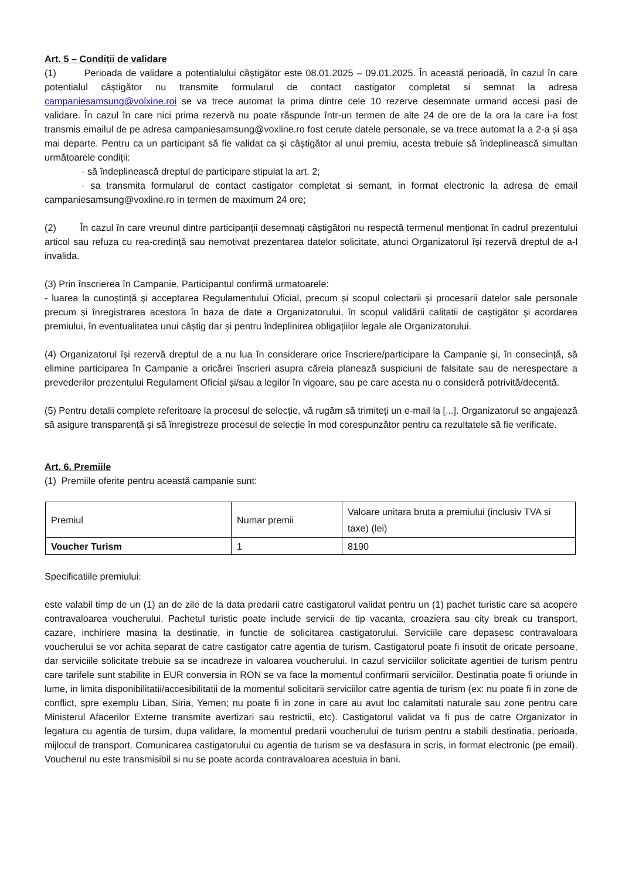Art. 5 – Condiții de validare
(1) Perioada de validare a potentialului câștigător este 08.01.2025 – 09.01.2025. În această perioadă, în cazul în care potentialul câștigător nu transmite formularul de contact castigator completat si semnat la adresa campaniesamsung@volxine.roi se va trece automat la prima dintre cele 10 rezerve desemnate urmand accesi pasi de validare. În cazul în care nici prima rezervă nu poate răspunde într-un termen de alte 24 de ore de la ora la care i-a fost transmis emailul de pe adresa campaniesamsung@voxline.ro fost cerute datele personale, se va trece automat la a 2-a și așa mai departe. Pentru ca un participant să fie validat ca și câștigător al unui premiu, acesta trebuie să îndeplinească simultan următoarele condiții:
· să îndeplinească dreptul de participare stipulat la art. 2;
· sa transmita formularul de contact castigator completat si semant, in format electronic la adresa de email campaniesamsung@voxline.ro in termen de maximum 24 ore;
(2) În cazul în care vreunul dintre participanții desemnați câștigători nu respectă termenul menționat în cadrul prezentului articol sau refuza cu rea-credință sau nemotivat prezentarea datelor solicitate, atunci Organizatorul își rezervă dreptul de a-l invalida.
(3) Prin înscrierea în Campanie, Participantul confirmă urmatoarele:
- luarea la cunoștință și acceptarea Regulamentului Oficial, precum și scopul colectarii și procesarii datelor sale personale precum și înregistrarea acestora în baza de date a Organizatorului, în scopul validării calitatii de caștigător și acordarea premiului, în eventualitatea unui câștig dar și pentru îndeplinirea obligațiilor legale ale Organizatorului.
(4) Organizatorul își rezervă dreptul de a nu lua în considerare orice înscriere/participare la Campanie și, în consecință, să elimine participarea în Campanie a oricărei înscrieri asupra căreia planează suspiciuni de falsitate sau de nerespectare a prevederilor prezentului Regulament Oficial și/sau a legilor în vigoare, sau pe care acesta nu o consideră potrivită/decentă.
(5) Pentru detalii complete referitoare la procesul de selecție, vă rugăm să trimiteți un e-mail la [...]. Organizatorul se angajează să asigure transparență și să înregistreze procesul de selecție în mod corespunzător pentru ca rezultatele să fie verificate.
Art. 6. Premiile
(1) Premiile oferite pentru această campanie sunt:
| Premiul | Numar premii | Valoare unitara bruta a premiului (inclusiv TVA si taxe) (lei) |
| Voucher Turism | 1 | 8190 |
Specificatiile premiului:
este valabil timp de un (1) an de zile de la data predarii catre castigatorul validat pentru un (1) pachet turistic care sa acopere contravaloarea voucherului. Pachetul turistic poate include servicii de tip vacanta, croaziera sau city break cu transport, cazare, inchiriere masina la destinatie, in functie de solicitarea castigatorului. Serviciile care depasesc contravaloara voucherului se vor achita separat de catre castigator catre agentia de turism. Castigatorul poate fi insotit de oricate persoane, dar serviciile solicitate trebuie sa se incadreze in valoarea voucherului. In cazul serviciilor solicitate agentiei de turism pentru care tarifele sunt stabilite in EUR conversia in RON se va face la momentul confirmarii serviciilor. Destinatia poate fi oriunde in lume, in limita disponibilitatii/accesibilitatii de la momentul solicitarii serviciilor catre agentia de turism (ex: nu poate fi in zone de conflict, spre exemplu Liban, Siria, Yemen; nu poate fi in zone in care au avut loc calamitati naturale sau zone pentru care Ministerul Afacerilor Externe transmite avertizari sau restrictii, etc). Castigatorul validat va fi pus de catre Organizator in legatura cu agentia de tursim, dupa validare, la momentul predarii voucherului de turism pentru a stabili destinatia, perioada, mijlocul de transport. Comunicarea castigatorului cu agentia de turism se va desfasura in scris, in format electronic (pe email). Voucherul nu este transmisibil si nu se poate acorda contravaloarea acestuia in bani.